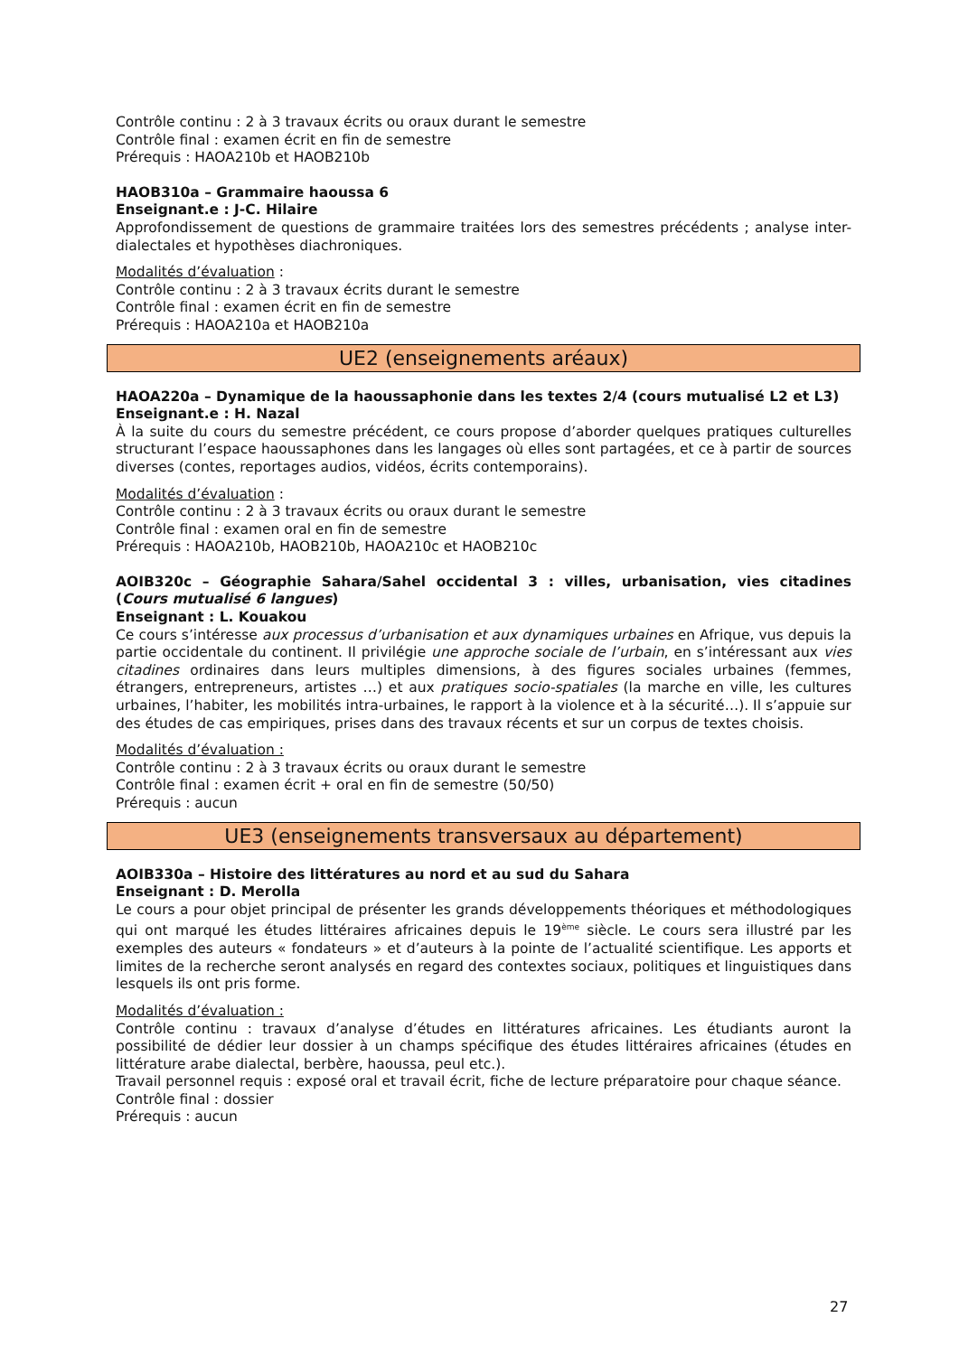Contrôle continu : 2 à 3 travaux écrits ou oraux durant le semestre
Contrôle final : examen écrit en fin de semestre
Prérequis : HAOA210b et HAOB210b
HAOB310a – Grammaire haoussa 6
Enseignant.e : J-C. Hilaire
Approfondissement de questions de grammaire traitées lors des semestres précédents ; analyse inter-dialectales et hypothèses diachroniques.
Modalités d’évaluation :
Contrôle continu : 2 à 3 travaux écrits durant le semestre
Contrôle final : examen écrit en fin de semestre
Prérequis : HAOA210a et HAOB210a
UE2 (enseignements aréaux)
HAOA220a – Dynamique de la haoussaphonie dans les textes 2/4 (cours mutualisé L2 et L3)
Enseignant.e : H. Nazal
À la suite du cours du semestre précédent, ce cours propose d’aborder quelques pratiques culturelles structurant l’espace haoussaphones dans les langages où elles sont partagées, et ce à partir de sources diverses (contes, reportages audios, vidéos, écrits contemporains).
Modalités d’évaluation :
Contrôle continu : 2 à 3 travaux écrits ou oraux durant le semestre
Contrôle final : examen oral en fin de semestre
Prérequis : HAOA210b, HAOB210b, HAOA210c et HAOB210c
AOIB320c – Géographie Sahara/Sahel occidental 3 : villes, urbanisation, vies citadines (Cours mutualisé 6 langues)
Enseignant : L. Kouakou
Ce cours s’intéresse aux processus d’urbanisation et aux dynamiques urbaines en Afrique, vus depuis la partie occidentale du continent. Il privilégie une approche sociale de l’urbain, en s’intéressant aux vies citadines ordinaires dans leurs multiples dimensions, à des figures sociales urbaines (femmes, étrangers, entrepreneurs, artistes …) et aux pratiques socio-spatiales (la marche en ville, les cultures urbaines, l’habiter, les mobilités intra-urbaines, le rapport à la violence et à la sécurité…). Il s’appuie sur des études de cas empiriques, prises dans des travaux récents et sur un corpus de textes choisis.
Modalités d’évaluation :
Contrôle continu : 2 à 3 travaux écrits ou oraux durant le semestre
Contrôle final : examen écrit + oral en fin de semestre (50/50)
Prérequis : aucun
UE3 (enseignements transversaux au département)
AOIB330a – Histoire des littératures au nord et au sud du Sahara
Enseignant : D. Merolla
Le cours a pour objet principal de présenter les grands développements théoriques et méthodologiques qui ont marqué les études littéraires africaines depuis le 19<sup>ème</sup> siècle. Le cours sera illustré par les exemples des auteurs « fondateurs » et d’auteurs à la pointe de l’actualité scientifique. Les apports et limites de la recherche seront analysés en regard des contextes sociaux, politiques et linguistiques dans lesquels ils ont pris forme.
Modalités d’évaluation :
Contrôle continu : travaux d’analyse d’études en littératures africaines. Les étudiants auront la possibilité de dédier leur dossier à un champs spécifique des études littéraires africaines (études en littérature arabe dialectal, berbère, haoussa, peul etc.).
Travail personnel requis : exposé oral et travail écrit, fiche de lecture préparatoire pour chaque séance.
Contrôle final : dossier
Prérequis : aucun
27